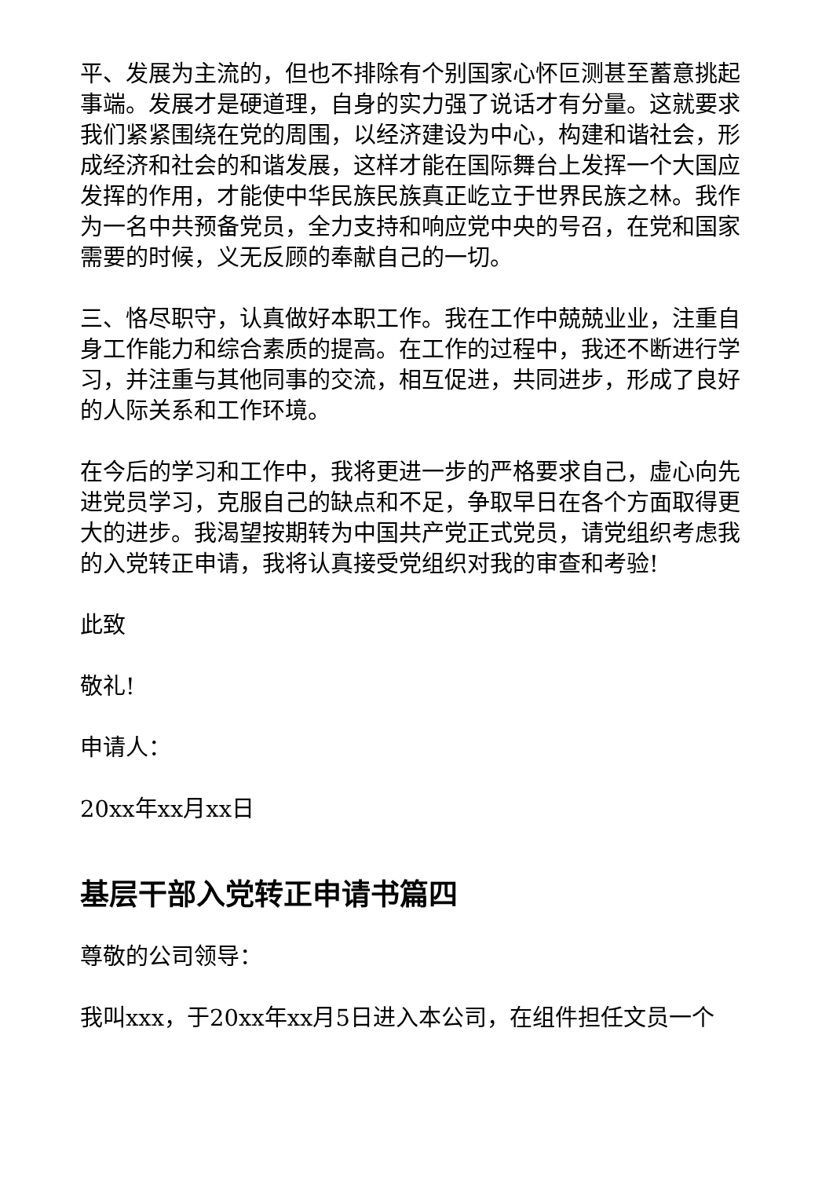平、发展为主流的，但也不排除有个别国家心怀叵测甚至蓄意挑起事端。发展才是硬道理，自身的实力强了说话才有分量。这就要求我们紧紧围绕在党的周围，以经济建设为中心，构建和谐社会，形成经济和社会的和谐发展，这样才能在国际舞台上发挥一个大国应发挥的作用，才能使中华民族民族真正屹立于世界民族之林。我作为一名中共预备党员，全力支持和响应党中央的号召，在党和国家需要的时候，义无反顾的奉献自己的一切。
三、恪尽职守，认真做好本职工作。我在工作中兢兢业业，注重自身工作能力和综合素质的提高。在工作的过程中，我还不断进行学习，并注重与其他同事的交流，相互促进，共同进步，形成了良好的人际关系和工作环境。
在今后的学习和工作中，我将更进一步的严格要求自己，虚心向先进党员学习，克服自己的缺点和不足，争取早日在各个方面取得更大的进步。我渴望按期转为中国共产党正式党员，请党组织考虑我的入党转正申请，我将认真接受党组织对我的审查和考验!
此致
敬礼!
申请人：
20xx年xx月xx日
基层干部入党转正申请书篇四
尊敬的公司领导：
我叫xxx，于20xx年xx月5日进入本公司，在组件担任文员一个